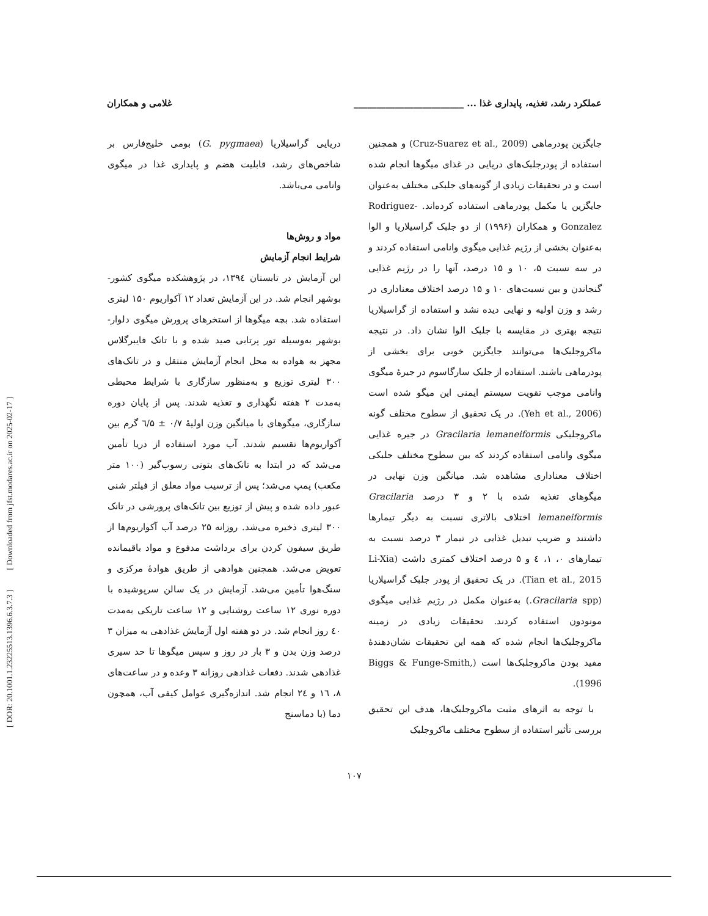[ DOR: 20.1001.1.23225513.1396.6.3.7.3 ] [ Downloaded from jfst.modares.ac.ir on 2025-02-17 ]
عملکرد رشد، تغذیه، پایداری غذا ... ________________________ غلامی و همکاران
جایگزین پودرماهی (Cruz-Suarez et al., 2009) و همچنین استفاده از پودرجلبک‌های دریایی در غذای میگوها انجام شده است و در تحقیقات زیادی از گونه‌های جلبکی مختلف به‌عنوان جایگزین یا مکمل پودرماهی استفاده کرده‌اند. Rodriguez- Gonzalez و همکاران (۱۹۹۶) از دو جلبک گراسیلاریا و الوا به‌عنوان بخشی از رژیم غذایی میگوی وانامی استفاده کردند و در سه نسبت ۵، ۱۰ و ۱۵ درصد، آنها را در رژیم غذایی گنجاندن و بین نسبت‌های ۱۰ و ۱۵ درصد اختلاف معناداری در رشد و وزن اولیه و نهایی دیده نشد و استفاده از گراسیلاریا نتیجه بهتری در مقایسه با جلبک الوا نشان داد. در نتیجه ماکروجلبک‌ها می‌توانند جایگزین خوبی برای بخشی از پودرماهی باشند. استفاده از جلبک سارگاسوم در جیرهٔ میگوی وانامی موجب تقویت سیستم ایمنی این میگو شده است (Yeh et al., 2006). در یک تحقیق از سطوح مختلف گونه ماکروجلبکی Gracilaria lemaneiformis در جیره غذایی میگوی وانامی استفاده کردند که بین سطوح مختلف جلبکی اختلاف معناداری مشاهده شد. میانگین وزن نهایی در میگوهای تغذیه شده با ۲ و ۳ درصد Gracilaria lemaneiformis اختلاف بالاتری نسبت به دیگر تیمارها داشتند و ضریب تبدیل غذایی در تیمار ۳ درصد نسبت به تیمارهای ۰، ۱، ٤ و ۵ درصد اختلاف کمتری داشت (Li-Xia Tian et al., 2015). در یک تحقیق از پودر جلبک گراسیلاریا (Gracilaria spp.) به‌عنوان مکمل در رژیم غذایی میگوی مونودون استفاده کردند. تحقیقات زیادی در زمینه ماکروجلبک‌ها انجام شده که همه این تحقیقات نشان‌دهندهٔ مفید بودن ماکروجلبک‌ها است (Biggs & Funge-Smith, 1996).
با توجه به اثرهای مثبت ماکروجلبک‌ها، هدف این تحقیق بررسی تأثیر استفاده از سطوح مختلف ماکروجلبک
دریایی گراسیلاریا (G. pygmaea) بومی خلیج‌فارس بر شاخص‌های رشد، قابلیت هضم و پایداری غذا در میگوی وانامی می‌باشد.
مواد و روش‌ها
شرایط انجام آزمایش
این آزمایش در تابستان ۱۳۹٤، در پژوهشکده میگوی کشور- بوشهر انجام شد. در این آزمایش تعداد ۱۲ آکواریوم ۱۵۰ لیتری استفاده شد. بچه میگوها از استخرهای پرورش میگوی دلوار- بوشهر به‌وسیله تور پرتابی صید شده و با تانک فایبرگلاس مجهز به هواده به محل انجام آزمایش منتقل و در تانک‌های ۳۰۰ لیتری توزیع و به‌منظور سازگاری با شرایط محیطی به‌مدت ۲ هفته نگهداری و تغذیه شدند. پس از پایان دوره سازگاری، میگوهای با میانگین وزن اولیهٔ ۰/۷ ± ٦/۵ گرم بین آکواریوم‌ها تقسیم شدند. آب مورد استفاده از دریا تأمین می‌شد که در ابتدا به تانک‌های بتونی رسوب‌گیر (۱۰۰ متر مکعب) پمپ می‌شد؛ پس از ترسیب مواد معلق از فیلتر شنی عبور داده شده و پیش از توزیع بین تانک‌های پرورشی در تانک ۳۰۰ لیتری ذخیره می‌شد. روزانه ۲۵ درصد آب آکواریوم‌ها از طریق سیفون کردن برای برداشت مدفوع و مواد باقیمانده تعویض می‌شد. همچنین هوادهی از طریق هوادهٔ مرکزی و سنگ‌هوا تأمین می‌شد. آزمایش در یک سالن سرپوشیده با دوره نوری ۱۲ ساعت روشنایی و ۱۲ ساعت تاریکی به‌مدت ٤۰ روز انجام شد. در دو هفته اول آزمایش غذادهی به میزان ۳ درصد وزن بدن و ۳ بار در روز و سپس میگوها تا حد سیری غذادهی شدند. دفعات غذادهی روزانه ۳ وعده و در ساعت‌های ۸، ۱٦ و ۲٤ انجام شد. اندازه‌گیری عوامل کیفی آب، همچون دما (با دماسنج
۱۰۷